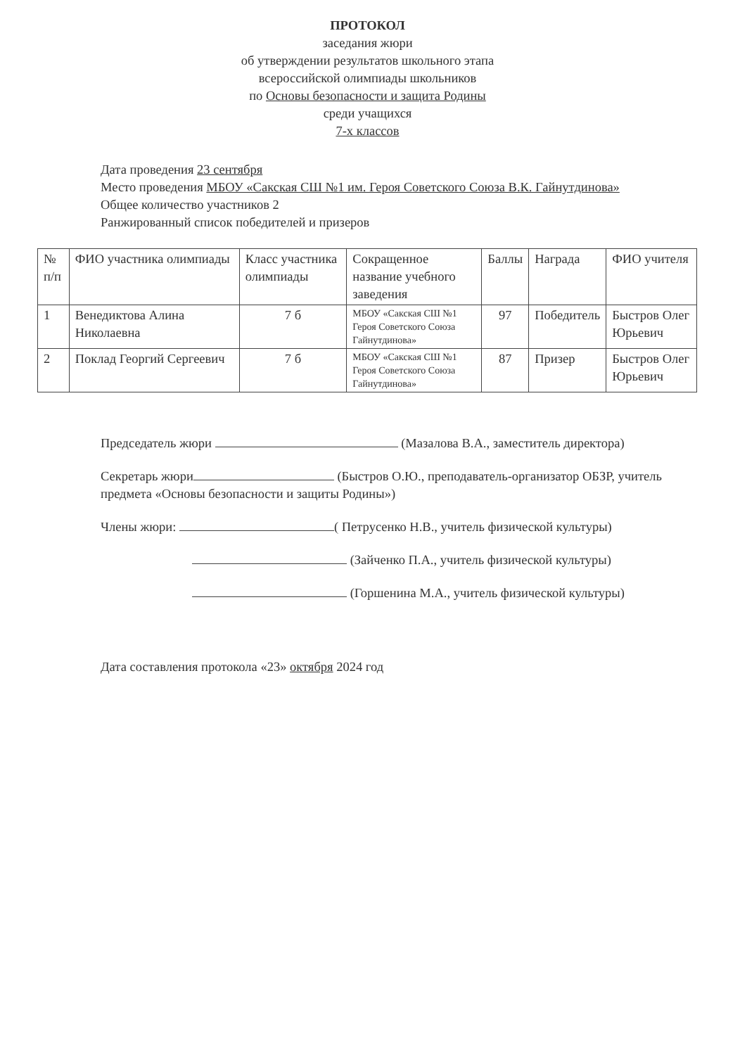ПРОТОКОЛ
заседания жюри
об утверждении результатов школьного этапа
всероссийской олимпиады школьников
по Основы безопасности и защита Родины
среди учащихся
7-х классов
Дата проведения 23 сентября
Место проведения МБОУ «Сакская СШ №1 им. Героя Советского Союза В.К. Гайнутдинова»
Общее количество участников 2
Ранжированный список победителей и призеров
| № п/п | ФИО участника олимпиады | Класс участника олимпиады | Сокращенное название учебного заведения | Баллы | Награда | ФИО учителя |
| 1 | Венедиктова Алина Николаевна | 7 б | МБОУ «Сакская СШ №1 Героя Советского Союза Гайнутдинова» | 97 | Победитель | Быстров Олег Юрьевич |
| 2 | Поклад Георгий Сергеевич | 7 б | МБОУ «Сакская СШ №1 Героя Советского Союза Гайнутдинова» | 87 | Призер | Быстров Олег Юрьевич |
Председатель жюри (Мазалова В.А., заместитель директора)
Секретарь жюри (Быстров О.Ю., преподаватель-организатор ОБЗР, учитель предмета «Основы безопасности и защиты Родины»)
Члены жюри: ( Петрусенко Н.В., учитель физической культуры)
(Зайченко П.А., учитель физической культуры)
(Горшенина М.А., учитель физической культуры)
Дата составления протокола «23» октября 2024 год